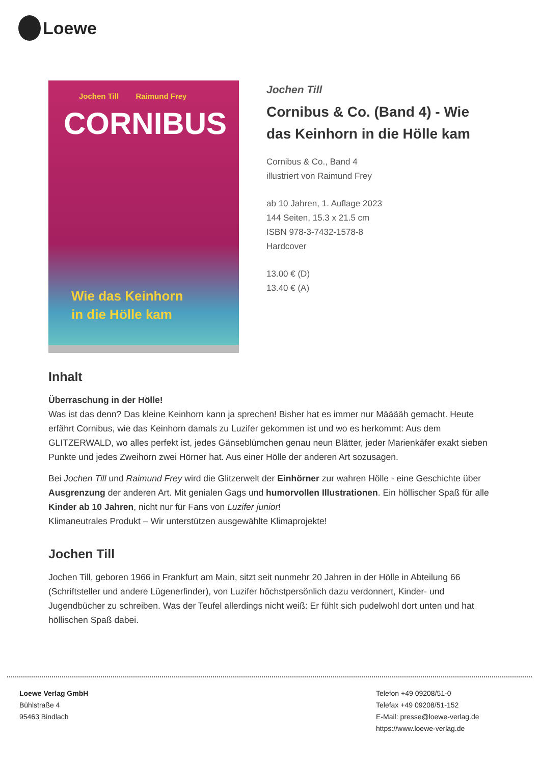Loewe
Jochen Till Raimund Frey
CORNIBUS
Wie das Keinhorn
in die Hölle kam
Jochen Till
Cornibus & Co. (Band 4) - Wie das Keinhorn in die Hölle kam
Cornibus & Co., Band 4
illustriert von Raimund Frey
ab 10 Jahren, 1. Auflage 2023
144 Seiten, 15.3 x 21.5 cm
ISBN 978-3-7432-1578-8
Hardcover
13.00 € (D)
13.40 € (A)
Inhalt
Überraschung in der Hölle!
Was ist das denn? Das kleine Keinhorn kann ja sprechen! Bisher hat es immer nur Määääh gemacht. Heute erfährt Cornibus, wie das Keinhorn damals zu Luzifer gekommen ist und wo es herkommt: Aus dem GLITZERWALD, wo alles perfekt ist, jedes Gänseblümchen genau neun Blätter, jeder Marienkäfer exakt sieben Punkte und jedes Zweihorn zwei Hörner hat. Aus einer Hölle der anderen Art sozusagen.
Bei Jochen Till und Raimund Frey wird die Glitzerwelt der Einhörner zur wahren Hölle - eine Geschichte über Ausgrenzung der anderen Art. Mit genialen Gags und humorvollen Illustrationen. Ein höllischer Spaß für alle Kinder ab 10 Jahren, nicht nur für Fans von Luzifer junior!
Klimaneutrales Produkt – Wir unterstützen ausgewählte Klimaprojekte!
Jochen Till
Jochen Till, geboren 1966 in Frankfurt am Main, sitzt seit nunmehr 20 Jahren in der Hölle in Abteilung 66 (Schriftsteller und andere Lügenerfinder), von Luzifer höchstpersönlich dazu verdonnert, Kinder- und Jugendbücher zu schreiben. Was der Teufel allerdings nicht weiß: Er fühlt sich pudelwohl dort unten und hat höllischen Spaß dabei.
Loewe Verlag GmbH
Bühlstraße 4
95463 Bindlach
Telefon +49 09208/51-0
Telefax +49 09208/51-152
E-Mail: presse@loewe-verlag.de
https://www.loewe-verlag.de